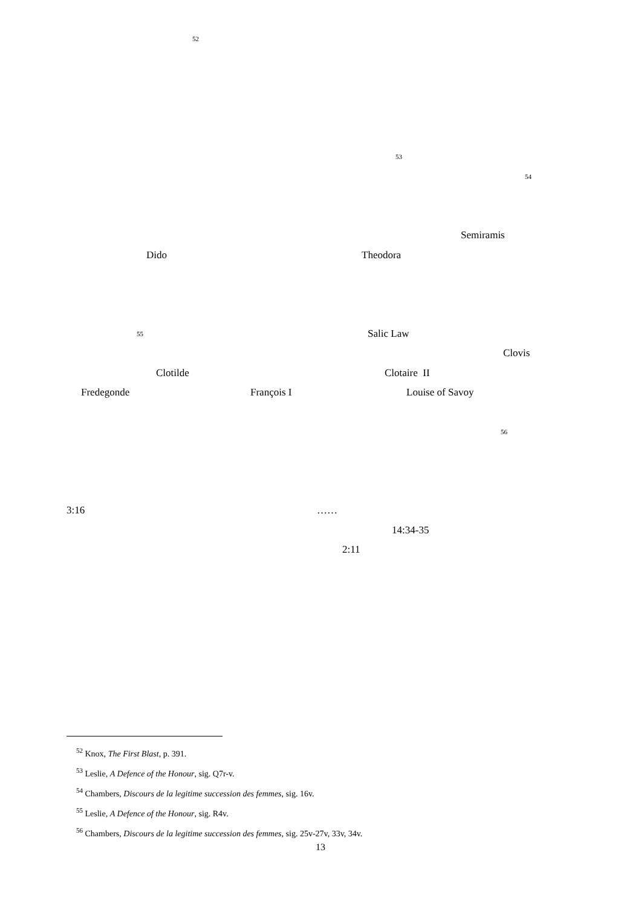<sup>52</sup>
<sup>53</sup>
<sup>54</sup>
Semiramis
Dido Theodora
<sup>55</sup> Salic Law
Clovis
Clotilde Clotaire II
Fredegonde François I Louise of Savoy
<sup>56</sup>
3:16 ……
14:34-35
2:11
<sup>52</sup> Knox, The First Blast, p. 391.
<sup>53</sup> Leslie, A Defence of the Honour, sig. Q7r-v.
<sup>54</sup> Chambers, Discours de la legitime succession des femmes, sig. 16v.
<sup>55</sup> Leslie, A Defence of the Honour, sig. R4v.
<sup>56</sup> Chambers, Discours de la legitime succession des femmes, sig. 25v-27v, 33v, 34v.
13